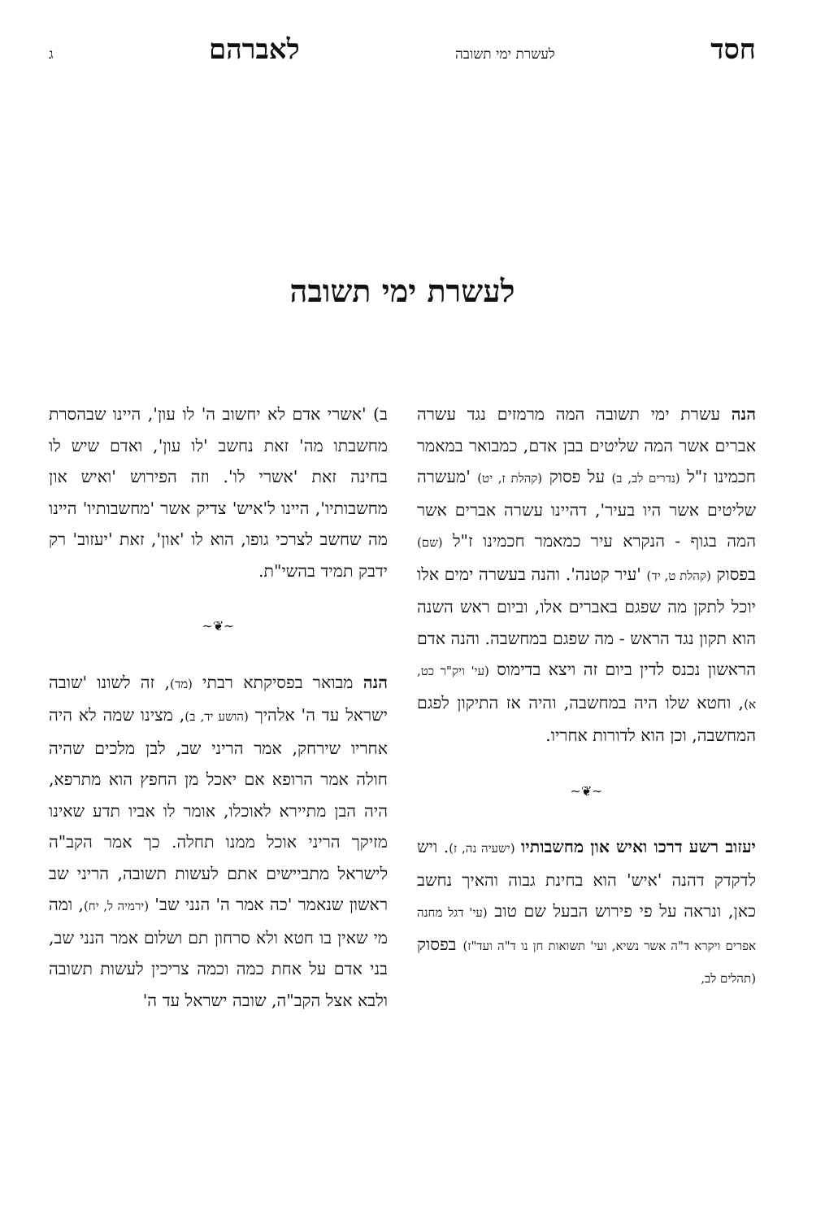חסד לעשרת ימי תשובה לאברהם ג
לעשרת ימי תשובה
הנה עשרת ימי תשובה המה מרמזים נגד עשרה אברים אשר המה שליטים בבן אדם, כמבואר במאמר חכמינו ז"ל (נדרים לב, ב) על פסוק (קהלת ז, יט) 'מעשרה שליטים אשר היו בעיר', דהיינו עשרה אברים אשר המה בגוף - הנקרא עיר כמאמר חכמינו ז"ל (שם) בפסוק (קהלת ט, יד) 'עיר קטנה'. והנה בעשרה ימים אלו יוכל לתקן מה שפגם באברים אלו, וביום ראש השנה הוא תקון נגד הראש - מה שפגם במחשבה. והנה אדם הראשון נכנס לדין ביום זה ויצא בדימוס (עי' ויק"ר כט, א), וחטא שלו היה במחשבה, והיה אז התיקון לפגם המחשבה, וכן הוא לדורות אחריו.
~❦~
יעזוב רשע דרכו ואיש און מחשבותיו (ישעיה נה, ז). ויש לדקדק דהנה 'איש' הוא בחינת גבוה והאיך נחשב כאן, ונראה על פי פירוש הבעל שם טוב (עי' דגל מחנה אפרים ויקרא ד"ה אשר נשיא, ועי' תשואות חן נו ד"ה ועד"ז) בפסוק (תהלים לב,
ב) 'אשרי אדם לא יחשוב ה' לו עון', היינו שבהסרת מחשבתו מה' זאת נחשב 'לו עון', ואדם שיש לו בחינה זאת 'אשרי לו'. וזה הפירוש 'ואיש און מחשבותיו', היינו ל'איש' צדיק אשר 'מחשבותיו' היינו מה שחשב לצרכי גופו, הוא לו 'און', זאת 'יעזוב' רק ידבק תמיד בהשי"ת.
~❦~
הנה מבואר בפסיקתא רבתי (מד), זה לשונו 'שובה ישראל עד ה' אלהיך (הושע יד, ב), מצינו שמה לא היה אחריו שירחק, אמר הריני שב, לבן מלכים שהיה חולה אמר הרופא אם יאכל מן החפץ הוא מתרפא, היה הבן מתיירא לאוכלו, אומר לו אביו תדע שאינו מזיקך הריני אוכל ממנו תחלה. כך אמר הקב"ה לישראל מתביישים אתם לעשות תשובה, הריני שב ראשון שנאמר 'כה אמר ה' הנני שב' (ירמיה ל, יח), ומה מי שאין בו חטא ולא סרחון תם ושלום אמר הנני שב, בני אדם על אחת כמה וכמה צריכין לעשות תשובה ולבא אצל הקב"ה, שובה ישראל עד ה'